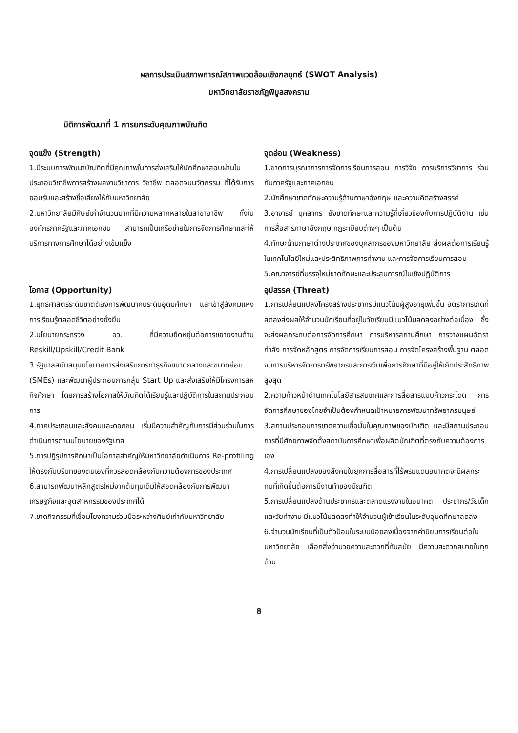ผลการประเมินสภาพการณ์สภาพแวดล้อมเชิงกลยุทธ์ (SWOT Analysis)
มหาวิทยาลัยราชภัฏพิบูลสงคราม
มิติการพัฒนาที่ 1 การยกระดับคุณภาพบัณฑิต
จุดแข็ง (Strength)
1.มีระบบการพัฒนาบัณฑิตที่มีคุณภาพในการส่งเสริมให้นักศึกษาสอบผ่านใบประกอบวิชาชีพการสร้างผลงานวิชาการ วิชาชีพ ตลอดจนนวัตกรรม ที่ได้รับการยอมรับและสร้างชื่อเสียงให้กับมหาวิทยาลัย
2.มหาวิทยาลัยมีศิษย์เก่าจำนวนมากที่มีความหลากหลายในสาขาอาชีพ ทั้งในองค์กรภาครัฐและภาคเอกชน สามารถเป็นเครือข่ายในการจัดการศึกษาและให้บริการทางการศึกษาได้อย่างเข้มแข็ง
จุดอ่อน (Weakness)
1.ขาดการบูรณาการการจัดการเรียนการสอน การวิจัย การบริการวิชาการ ร่วมกับภาครัฐและภาคเอกชน
2.นักศึกษาขาดทักษะความรู้ด้านภาษาอังกฤษ และความคิดสร้างสรรค์
3.อาจารย์ บุคลากร ยังขาดทักษะและความรู้ที่เกี่ยวข้องกับการปฏิบัติงาน เช่น การสื่อสารภาษาอังกฤษ กฎระเบียบต่างๆ เป็นต้น
4.ทักษะด้านภาษาต่างประเทศของบุคลากรของมหาวิทยาลัย ส่งผลต่อการเรียนรู้ในเทคโนโลยีใหม่และประสิทธิภาพการทำงาน และการจัดการเรียนการสอน
5.คณาจารย์ที่บรรจุใหม่ขาดทักษะและประสบการณ์ในเชิงปฏิบัติการ
โอกาส (Opportunity)
1.ยุทธศาสตร์ระดับชาติต้องการพัฒนาคนระดับอุดมศึกษา และเข้าสู่สังคมแห่งการเรียนรู้ตลอดชีวิตอย่างยั่งยืน
2.นโยบายกระทรวง อว. ที่มีความยืดหยุ่นต่อการขยายงานด้าน Reskill/Upskill/Credit Bank
3.รัฐบาลสนับสนุนนโยบายการส่งเสริมการทำธุรกิจขนาดกลางและขนาดย่อม (SMEs) และพัฒนาผู้ประกอบการกลุ่ม Start Up และส่งเสริมให้มีโครงการสหกิจศึกษา โดยการสร้างโอกาสให้บัณฑิตได้เรียนรู้และปฏิบัติการในสถานประกอบการ
4.ภาคประชาชนและสังคมและดอกชน เริ่มมีความสำคัญกับการมีส่วนร่วมในการดำเนินการตามนโยบายของรัฐบาล
5.การปฏิรูปการศึกษาเป็นโอกาสสำคัญให้มหาวิทยาลัยดำเนินการ Re-profiling ให้ตรงกับบริบทของตนเองที่ควรสอดคล้องกับความต้องการของประเทศ
6.สามารถพัฒนาหลักสูตรใหม่จากต้นทุนเดิมให้สอดคล้องกับการพัฒนาเศรษฐกิจและอุตสาหกรรมของประเทศได้
7.ขาดกิจกรรมที่เชื่อมโยงความร่วมมือระหว่างศิษย์เก่ากับมหาวิทยาลัย
อุปสรรค (Threat)
1.การเปลี่ยนแปลงโครงสร้างประชากรมีแนวโน้มผู้สูงอายุเพิ่มขึ้น อัตราการเกิดที่ลดลงส่งผลให้จำนวนนักเรียนที่อยู่ในวัยเรียนมีแนวโน้มลดลงอย่างต่อเนื่อง ซึ่งจะส่งผลกระทบต่อการจัดการศึกษา การบริหารสถานศึกษา การวางแผนอัตรากำลัง การจัดหลักสูตร การจัดการเรียนการสอน การจัดโครงสร้างพื้นฐาน ตลอดจนการบริหารจัดการทรัพยากรและการเงินเพื่อการศึกษาที่มีอยู่ให้เกิดประสิทธิภาพสูงสุด
2.ความก้าวหน้าด้านเทคโนโลยีสารสนเทศและการสื่อสารแบบก้าวกระโดด การจัดการศึกษาของไทยจำเป็นต้องกำหนดเป้าหมายการพัฒนาทรัพยากรมนุษย์
3.สถานประกอบการขาดความเชื่อมั่นในคุณภาพของบัณฑิต และมีสถานประกอบการที่มีศักยภาพจัดตั้งสถาบันการศึกษาเพื่อผลิตบัณฑิตที่ตรงกับความต้องการเอง
4.การเปลี่ยนแปลงของสังคมในยุคการสื่อสารที่ไร้พรมแดนอนาคตจะมีผลกระทบที่เกิดขึ้นต่อการมีงานทำของบัณฑิต
5.การเปลี่ยนแปลงด้านประชากรและตลาดแรงงานในอนาคต ประชากร/วัยเด็กและวัยทำงาน มีแนวโน้มลดลงทำให้จำนวนผู้เข้าเรียนในระดับอุมดศึกษาลดลง
6.จำนวนนักเรียนที่เป็นตัวป้อนในระบบน้อยลงเนื่องจากค่านิยมการเรียนต่อในมหาวิทยาลัย เลือกสิ่งอำนวยความสะดวกที่ทันสมัย มีความสะดวกสบายในทุกด้าน
8